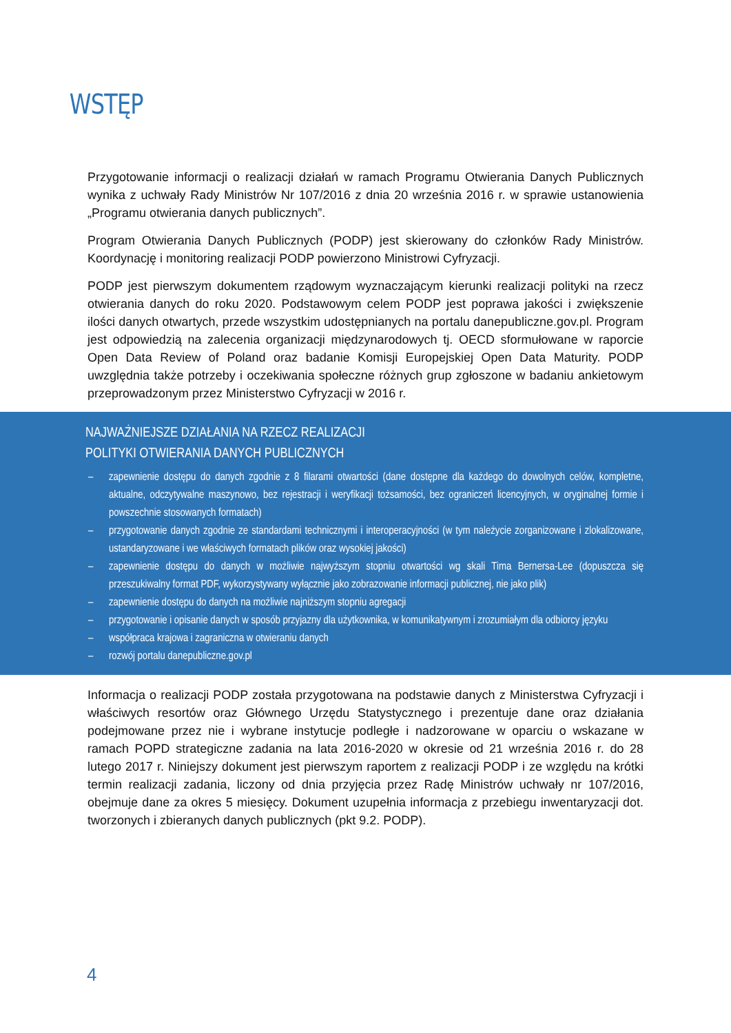WSTĘP
Przygotowanie informacji o realizacji działań w ramach Programu Otwierania Danych Publicznych wynika z uchwały Rady Ministrów Nr 107/2016 z dnia 20 września 2016 r. w sprawie ustanowienia „Programu otwierania danych publicznych”.
Program Otwierania Danych Publicznych (PODP) jest skierowany do członków Rady Ministrów. Koordynację i monitoring realizacji PODP powierzono Ministrowi Cyfryzacji.
PODP jest pierwszym dokumentem rządowym wyznaczającym kierunki realizacji polityki na rzecz otwierania danych do roku 2020. Podstawowym celem PODP jest poprawa jakości i zwiększenie ilości danych otwartych, przede wszystkim udostępnianych na portalu danepubliczne.gov.pl. Program jest odpowiedzią na zalecenia organizacji międzynarodowych tj. OECD sformułowane w raporcie Open Data Review of Poland oraz badanie Komisji Europejskiej Open Data Maturity. PODP uwzględnia także potrzeby i oczekiwania społeczne różnych grup zgłoszone w badaniu ankietowym przeprowadzonym przez Ministerstwo Cyfryzacji w 2016 r.
NAJWAŻNIEJSZE DZIAŁANIA NA RZECZ REALIZACJI
POLITYKI OTWIERANIA DANYCH PUBLICZNYCH
– zapewnienie dostępu do danych zgodnie z 8 filarami otwartości (dane dostępne dla każdego do dowolnych celów, kompletne, aktualne, odczytywalne maszynowo, bez rejestracji i weryfikacji tożsamości, bez ograniczeń licencyjnych, w oryginalnej formie i powszechnie stosowanych formatach)
– przygotowanie danych zgodnie ze standardami technicznymi i interoperacyjności (w tym należycie zorganizowane i zlokalizowane, ustandaryzowane i we właściwych formatach plików oraz wysokiej jakości)
– zapewnienie dostępu do danych w możliwie najwyższym stopniu otwartości wg skali Tima Bernersa-Lee (dopuszcza się przeszukiwalny format PDF, wykorzystywany wyłącznie jako zobrazowanie informacji publicznej, nie jako plik)
– zapewnienie dostępu do danych na możliwie najniższym stopniu agregacji
– przygotowanie i opisanie danych w sposób przyjazny dla użytkownika, w komunikatywnym i zrozumiałym dla odbiorcy języku
– współpraca krajowa i zagraniczna w otwieraniu danych
– rozwój portalu danepubliczne.gov.pl
Informacja o realizacji PODP została przygotowana na podstawie danych z Ministerstwa Cyfryzacji i właściwych resortów oraz Głównego Urzędu Statystycznego i prezentuje dane oraz działania podejmowane przez nie i wybrane instytucje podległe i nadzorowane w oparciu o wskazane w ramach POPD strategiczne zadania na lata 2016-2020 w okresie od 21 września 2016 r. do 28 lutego 2017 r. Niniejszy dokument jest pierwszym raportem z realizacji PODP i ze względu na krótki termin realizacji zadania, liczony od dnia przyjęcia przez Radę Ministrów uchwały nr 107/2016, obejmuje dane za okres 5 miesięcy. Dokument uzupełnia informacja z przebiegu inwentaryzacji dot. tworzonych i zbieranych danych publicznych (pkt 9.2. PODP).
4